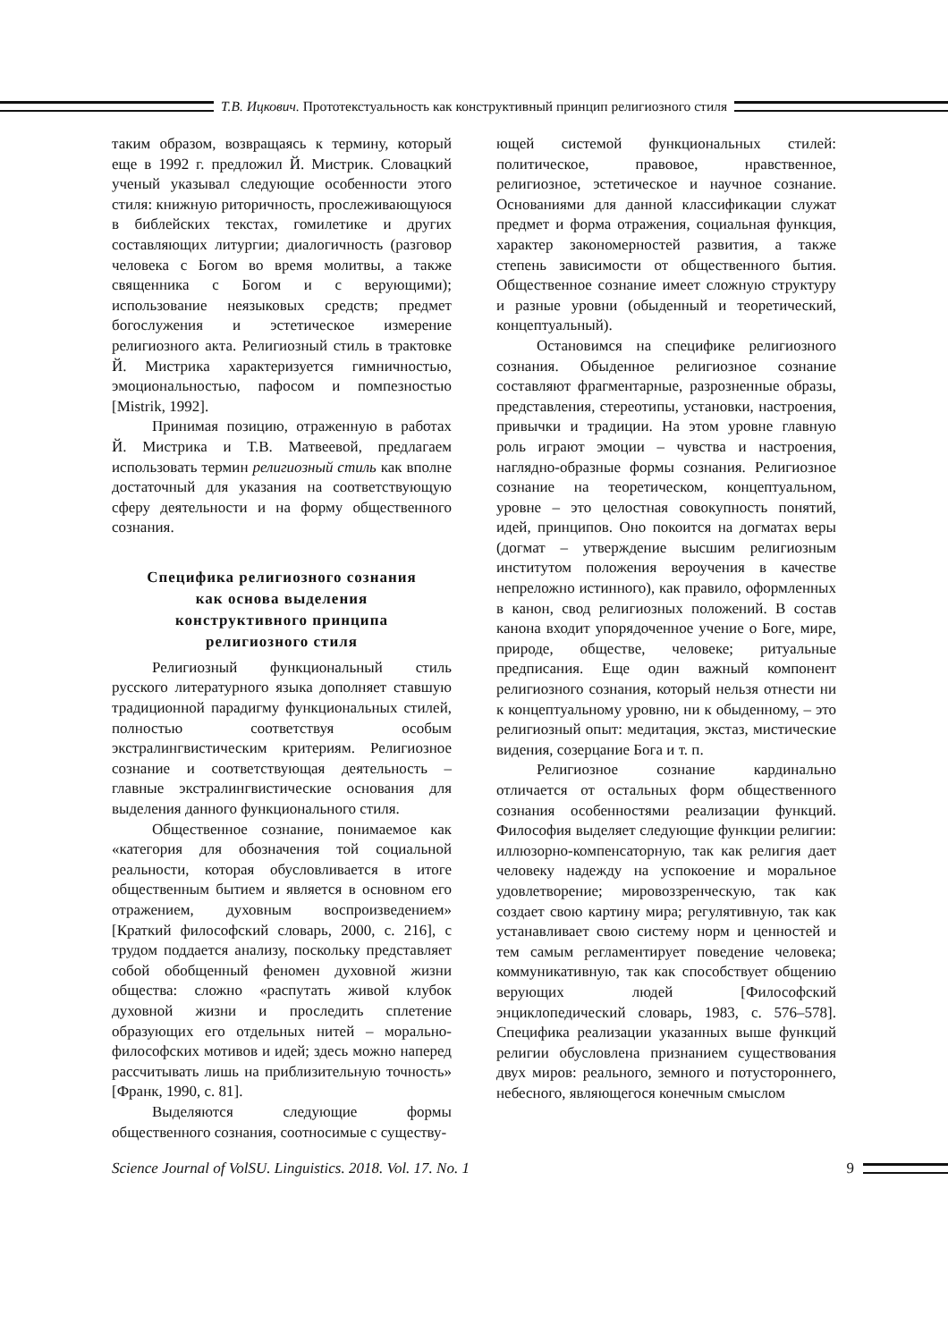Т.В. Ицкович. Прототекстуальность как конструктивный принцип религиозного стиля
таким образом, возвращаясь к термину, который еще в 1992 г. предложил Й. Мистрик. Словацкий ученый указывал следующие особенности этого стиля: книжную риторичность, прослеживающуюся в библейских текстах, гомилетике и других составляющих литургии; диалогичность (разговор человека с Богом во время молитвы, а также священника с Богом и с верующими); использование неязыковых средств; предмет богослужения и эстетическое измерение религиозного акта. Религиозный стиль в трактовке Й. Мистрика характеризуется гимничностью, эмоциональностью, пафосом и помпезностью [Mistrik, 1992].
Принимая позицию, отраженную в работах Й. Мистрика и Т.В. Матвеевой, предлагаем использовать термин религиозный стиль как вполне достаточный для указания на соответствующую сферу деятельности и на форму общественного сознания.
Специфика религиозного сознания
как основа выделения
конструктивного принципа
религиозного стиля
Религиозный функциональный стиль русского литературного языка дополняет ставшую традиционной парадигму функциональных стилей, полностью соответствуя особым экстралингвистическим критериям. Религиозное сознание и соответствующая деятельность – главные экстралингвистические основания для выделения данного функционального стиля.
Общественное сознание, понимаемое как «категория для обозначения той социальной реальности, которая обусловливается в итоге общественным бытием и является в основном его отражением, духовным воспроизведением» [Краткий философский словарь, 2000, с. 216], с трудом поддается анализу, поскольку представляет собой обобщенный феномен духовной жизни общества: сложно «распутать живой клубок духовной жизни и проследить сплетение образующих его отдельных нитей – морально-философских мотивов и идей; здесь можно наперед рассчитывать лишь на приблизительную точность» [Франк, 1990, с. 81].
Выделяются следующие формы общественного сознания, соотносимые с существу-
ющей системой функциональных стилей: политическое, правовое, нравственное, религиозное, эстетическое и научное сознание. Основаниями для данной классификации служат предмет и форма отражения, социальная функция, характер закономерностей развития, а также степень зависимости от общественного бытия. Общественное сознание имеет сложную структуру и разные уровни (обыденный и теоретический, концептуальный).
Остановимся на специфике религиозного сознания. Обыденное религиозное сознание составляют фрагментарные, разрозненные образы, представления, стереотипы, установки, настроения, привычки и традиции. На этом уровне главную роль играют эмоции – чувства и настроения, наглядно-образные формы сознания. Религиозное сознание на теоретическом, концептуальном, уровне – это целостная совокупность понятий, идей, принципов. Оно покоится на догматах веры (догмат – утверждение высшим религиозным институтом положения вероучения в качестве непреложно истинного), как правило, оформленных в канон, свод религиозных положений. В состав канона входит упорядоченное учение о Боге, мире, природе, обществе, человеке; ритуальные предписания. Еще один важный компонент религиозного сознания, который нельзя отнести ни к концептуальному уровню, ни к обыденному, – это религиозный опыт: медитация, экстаз, мистические видения, созерцание Бога и т. п.
Религиозное сознание кардинально отличается от остальных форм общественного сознания особенностями реализации функций. Философия выделяет следующие функции религии: иллюзорно-компенсаторную, так как религия дает человеку надежду на успокоение и моральное удовлетворение; мировоззренческую, так как создает свою картину мира; регулятивную, так как устанавливает свою систему норм и ценностей и тем самым регламентирует поведение человека; коммуникативную, так как способствует общению верующих людей [Философский энциклопедический словарь, 1983, с. 576–578]. Специфика реализации указанных выше функций религии обусловлена признанием существования двух миров: реального, земного и потустороннего, небесного, являющегося конечным смыслом
Science Journal of VolSU. Linguistics. 2018. Vol. 17. No. 1 9